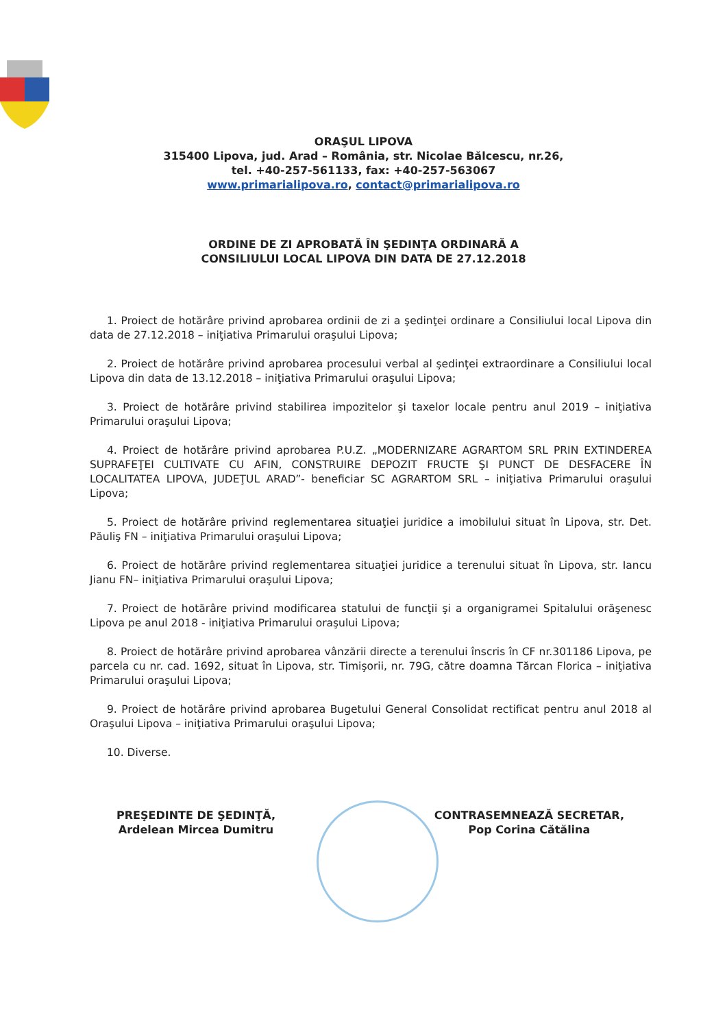ORAŞUL LIPOVA
315400 Lipova, jud. Arad – România, str. Nicolae Bălcescu, nr.26,
tel. +40-257-561133, fax: +40-257-563067
www.primarialipova.ro, contact@primarialipova.ro
ORDINE DE ZI APROBATĂ ÎN ŞEDINŢA ORDINARĂ A
CONSILIULUI LOCAL LIPOVA DIN DATA DE 27.12.2018
1. Proiect de hotărâre privind aprobarea ordinii de zi a şedinţei ordinare a Consiliului local Lipova din data de 27.12.2018 – iniţiativa Primarului oraşului Lipova;
2. Proiect de hotărâre privind aprobarea procesului verbal al şedinţei extraordinare a Consiliului local Lipova din data de 13.12.2018 – iniţiativa Primarului oraşului Lipova;
3. Proiect de hotărâre privind stabilirea impozitelor şi taxelor locale pentru anul 2019 – iniţiativa Primarului oraşului Lipova;
4. Proiect de hotărâre privind aprobarea P.U.Z. „MODERNIZARE AGRARTOM SRL PRIN EXTINDEREA SUPRAFEŢEI CULTIVATE CU AFIN, CONSTRUIRE DEPOZIT FRUCTE ŞI PUNCT DE DESFACERE ÎN LOCALITATEA LIPOVA, JUDEŢUL ARAD”- beneficiar SC AGRARTOM SRL – iniţiativa Primarului oraşului Lipova;
5. Proiect de hotărâre privind reglementarea situaţiei juridice a imobilului situat în Lipova, str. Det. Păuliş FN – iniţiativa Primarului oraşului Lipova;
6. Proiect de hotărâre privind reglementarea situaţiei juridice a terenului situat în Lipova, str. Iancu Jianu FN– iniţiativa Primarului oraşului Lipova;
7. Proiect de hotărâre privind modificarea statului de funcţii şi a organigramei Spitalului orăşenesc Lipova pe anul 2018 - iniţiativa Primarului oraşului Lipova;
8. Proiect de hotărâre privind aprobarea vânzării directe a terenului înscris în CF nr.301186 Lipova, pe parcela cu nr. cad. 1692, situat în Lipova, str. Timişorii, nr. 79G, către doamna Tărcan Florica – iniţiativa Primarului oraşului Lipova;
9. Proiect de hotărâre privind aprobarea Bugetului General Consolidat rectificat pentru anul 2018 al Oraşului Lipova – iniţiativa Primarului oraşului Lipova;
10. Diverse.
PREŞEDINTE DE ŞEDINŢĂ,
Ardelean Mircea Dumitru
CONTRASEMNEAZĂ SECRETAR,
Pop Corina Cătălina